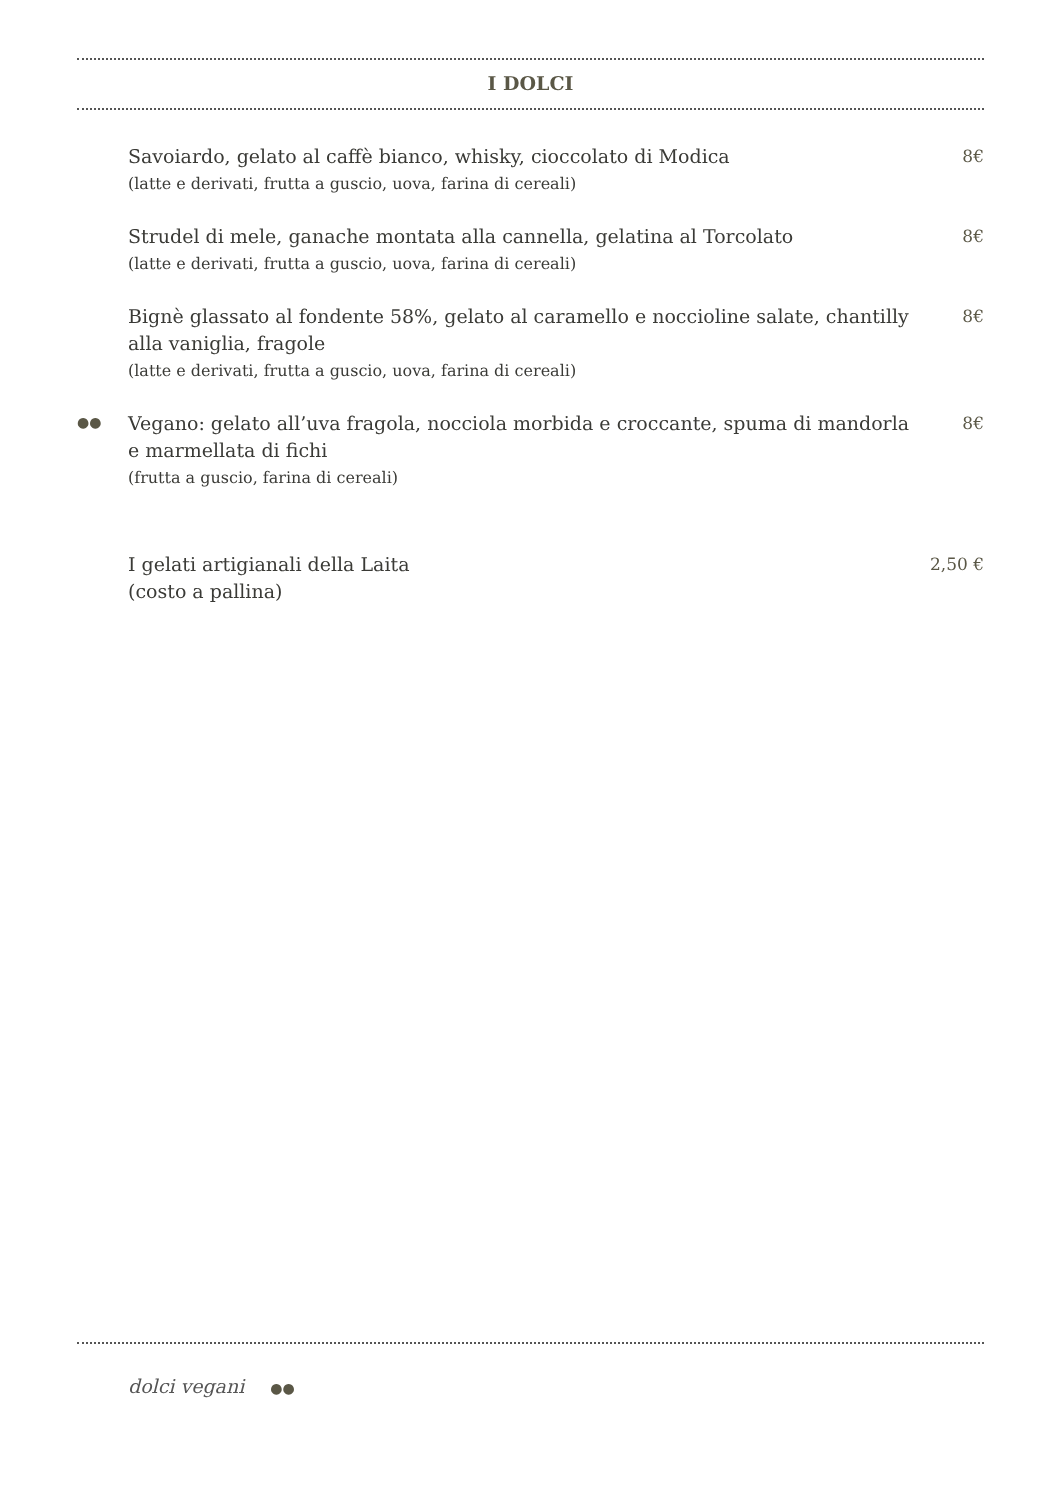I DOLCI
Savoiardo, gelato al caffè bianco, whisky, cioccolato di Modica
(latte e derivati, frutta a guscio, uova, farina di cereali)
8€
Strudel di mele, ganache montata alla cannella, gelatina al Torcolato
(latte e derivati, frutta a guscio, uova, farina di cereali)
8€
Bignè glassato al fondente 58%, gelato al caramello e noccioline salate, chantilly alla vaniglia, fragole
(latte e derivati, frutta a guscio, uova, farina di cereali)
8€
●●
Vegano: gelato all’uva fragola, nocciola morbida e croccante, spuma di mandorla e marmellata di fichi
(frutta a guscio, farina di cereali)
8€
I gelati artigianali della Laita
(costo a pallina)
2,50 €
dolci vegani ●●